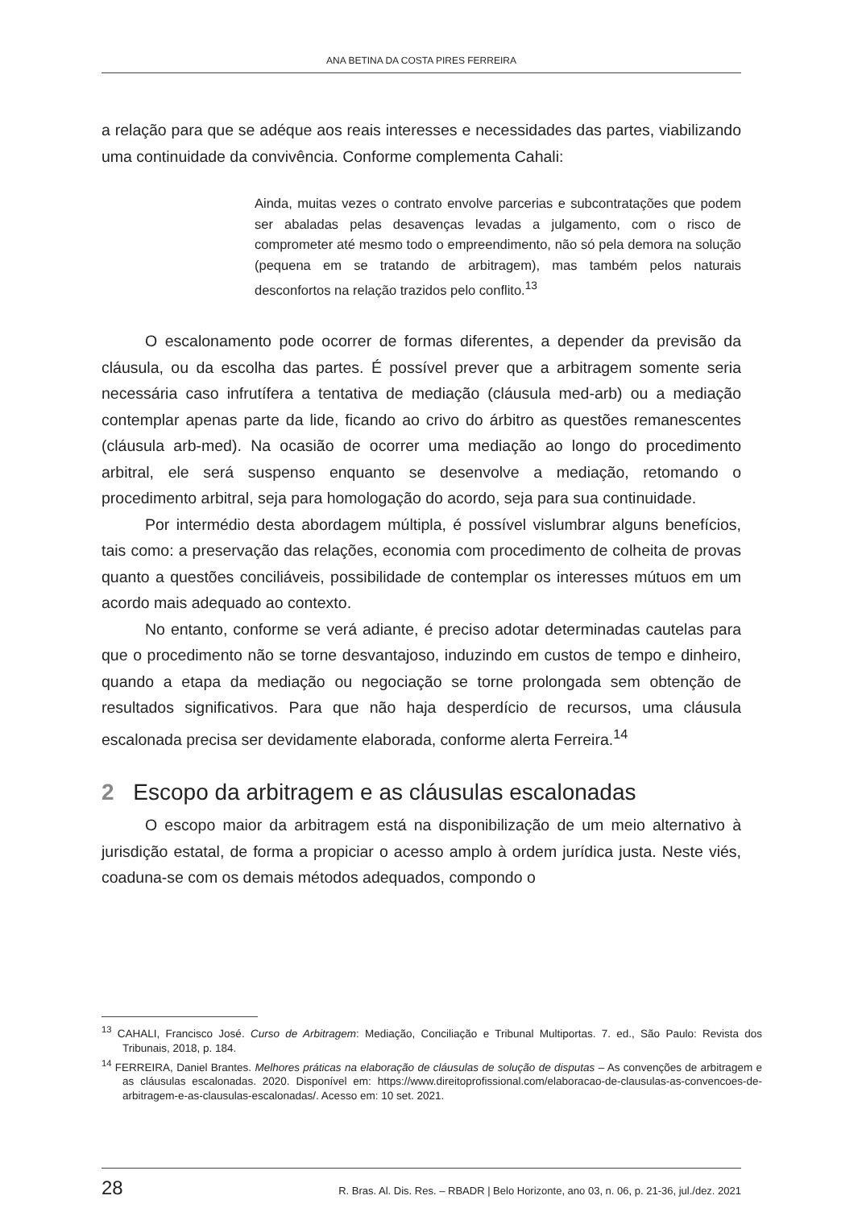ANA BETINA DA COSTA PIRES FERREIRA
a relação para que se adéque aos reais interesses e necessidades das partes, viabilizando uma continuidade da convivência. Conforme complementa Cahali:
Ainda, muitas vezes o contrato envolve parcerias e subcontratações que podem ser abaladas pelas desavenças levadas a julgamento, com o risco de comprometer até mesmo todo o empreendimento, não só pela demora na solução (pequena em se tratando de arbitragem), mas também pelos naturais desconfortos na relação trazidos pelo conflito.<sup>13</sup>
O escalonamento pode ocorrer de formas diferentes, a depender da previsão da cláusula, ou da escolha das partes. É possível prever que a arbitragem somente seria necessária caso infrutífera a tentativa de mediação (cláusula med-arb) ou a mediação contemplar apenas parte da lide, ficando ao crivo do árbitro as questões remanescentes (cláusula arb-med). Na ocasião de ocorrer uma mediação ao longo do procedimento arbitral, ele será suspenso enquanto se desenvolve a mediação, retomando o procedimento arbitral, seja para homologação do acordo, seja para sua continuidade.
Por intermédio desta abordagem múltipla, é possível vislumbrar alguns benefícios, tais como: a preservação das relações, economia com procedimento de colheita de provas quanto a questões conciliáveis, possibilidade de contemplar os interesses mútuos em um acordo mais adequado ao contexto.
No entanto, conforme se verá adiante, é preciso adotar determinadas cautelas para que o procedimento não se torne desvantajoso, induzindo em custos de tempo e dinheiro, quando a etapa da mediação ou negociação se torne prolongada sem obtenção de resultados significativos. Para que não haja desperdício de recursos, uma cláusula escalonada precisa ser devidamente elaborada, conforme alerta Ferreira.<sup>14</sup>
2 Escopo da arbitragem e as cláusulas escalonadas
O escopo maior da arbitragem está na disponibilização de um meio alternativo à jurisdição estatal, de forma a propiciar o acesso amplo à ordem jurídica justa. Neste viés, coaduna-se com os demais métodos adequados, compondo o
<sup>13</sup> CAHALI, Francisco José. Curso de Arbitragem: Mediação, Conciliação e Tribunal Multiportas. 7. ed., São Paulo: Revista dos Tribunais, 2018, p. 184.
<sup>14</sup> FERREIRA, Daniel Brantes. Melhores práticas na elaboração de cláusulas de solução de disputas – As convenções de arbitragem e as cláusulas escalonadas. 2020. Disponível em: https://www.direitoprofissional.com/elaboracao-de-clausulas-as-convencoes-de-arbitragem-e-as-clausulas-escalonadas/. Acesso em: 10 set. 2021.
28 R. Bras. Al. Dis. Res. – RBADR | Belo Horizonte, ano 03, n. 06, p. 21-36, jul./dez. 2021